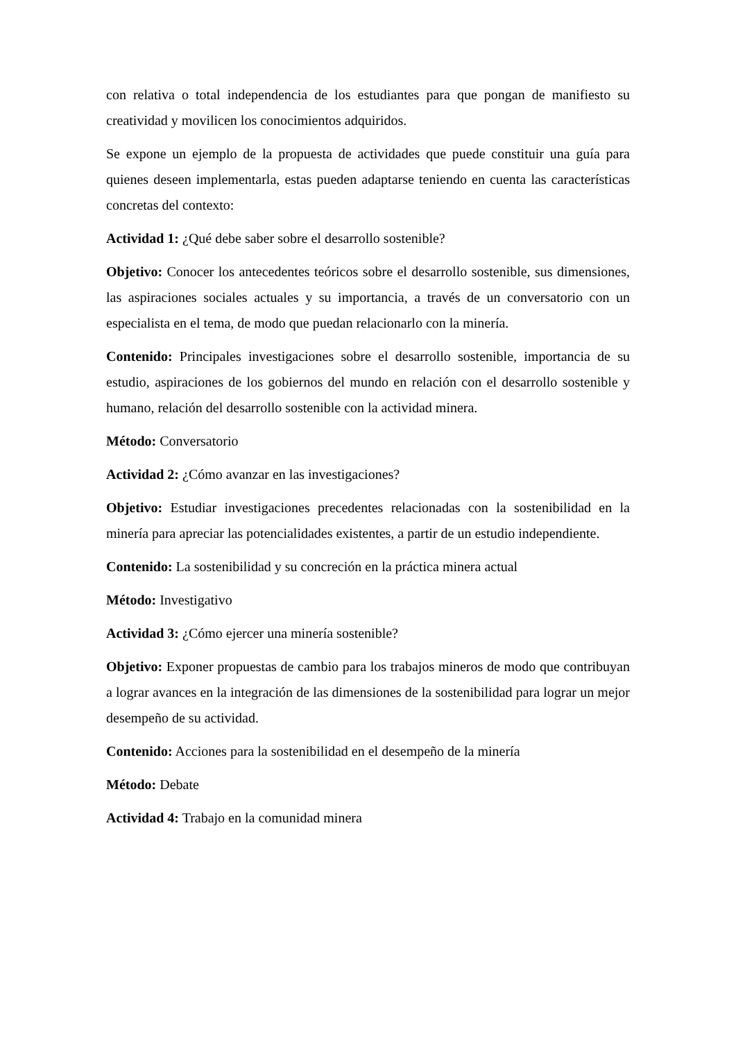con relativa o total independencia de los estudiantes para que pongan de manifiesto su creatividad y movilicen los conocimientos adquiridos.
Se expone un ejemplo de la propuesta de actividades que puede constituir una guía para quienes deseen implementarla, estas pueden adaptarse teniendo en cuenta las características concretas del contexto:
Actividad 1: ¿Qué debe saber sobre el desarrollo sostenible?
Objetivo: Conocer los antecedentes teóricos sobre el desarrollo sostenible, sus dimensiones, las aspiraciones sociales actuales y su importancia, a través de un conversatorio con un especialista en el tema, de modo que puedan relacionarlo con la minería.
Contenido: Principales investigaciones sobre el desarrollo sostenible, importancia de su estudio, aspiraciones de los gobiernos del mundo en relación con el desarrollo sostenible y humano, relación del desarrollo sostenible con la actividad minera.
Método: Conversatorio
Actividad 2: ¿Cómo avanzar en las investigaciones?
Objetivo: Estudiar investigaciones precedentes relacionadas con la sostenibilidad en la minería para apreciar las potencialidades existentes, a partir de un estudio independiente.
Contenido: La sostenibilidad y su concreción en la práctica minera actual
Método: Investigativo
Actividad 3: ¿Cómo ejercer una minería sostenible?
Objetivo: Exponer propuestas de cambio para los trabajos mineros de modo que contribuyan a lograr avances en la integración de las dimensiones de la sostenibilidad para lograr un mejor desempeño de su actividad.
Contenido: Acciones para la sostenibilidad en el desempeño de la minería
Método: Debate
Actividad 4: Trabajo en la comunidad minera